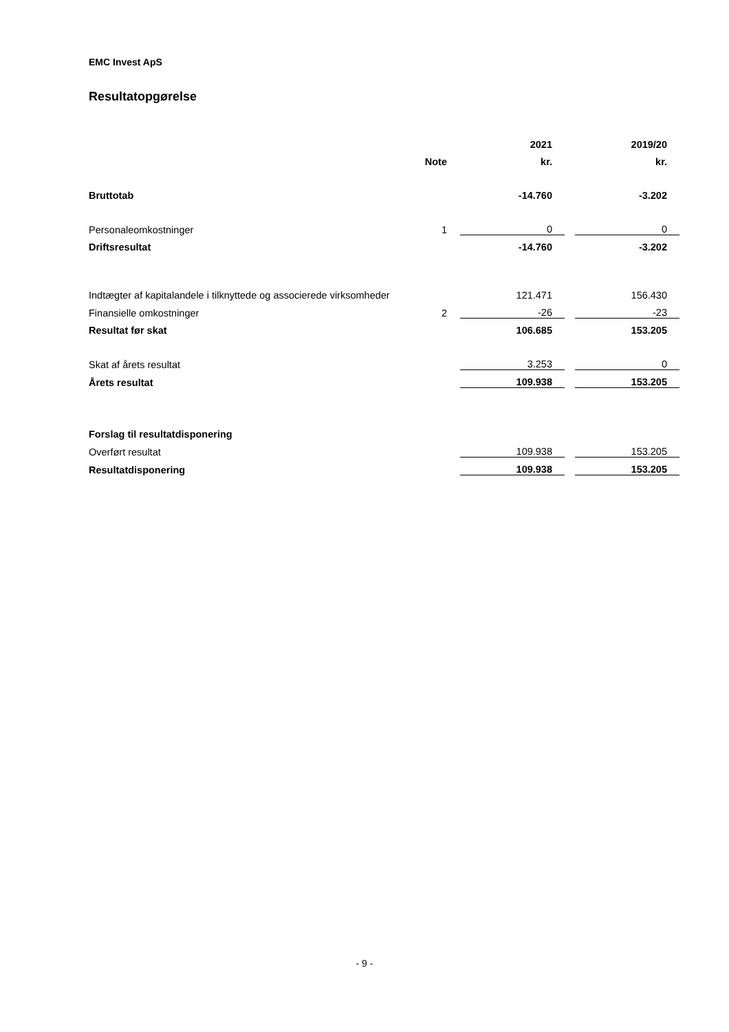EMC Invest ApS
Resultatopgørelse
| | | | 2021 | | 2019/20 |
| --- | --- | --- | --- | --- | --- |
| | Note | | kr. | | kr. |
| Bruttotab | | | -14.760 | | -3.202 |
| Personaleomkostninger | 1 | | 0 | | 0 |
| Driftsresultat | | | -14.760 | | -3.202 |
| Indtægter af kapitalandele i tilknyttede og associerede virksomheder | | | 121.471 | | 156.430 |
| Finansielle omkostninger | 2 | | -26 | | -23 |
| Resultat før skat | | | 106.685 | | 153.205 |
| Skat af årets resultat | | | 3.253 | | 0 |
| Årets resultat | | | 109.938 | | 153.205 |
| Forslag til resultatdisponering | | | | | |
| Overført resultat | | | 109.938 | | 153.205 |
| Resultatdisponering | | | 109.938 | | 153.205 |
- 9 -